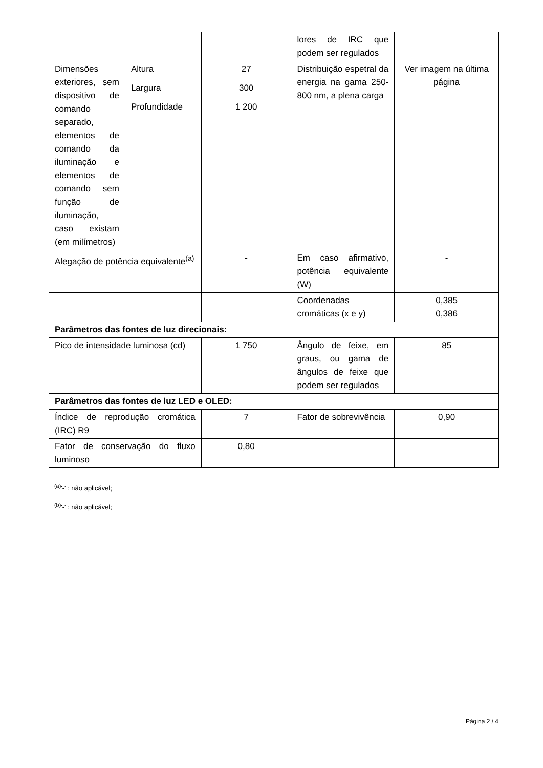| | | | lores de IRC que podem ser regulados | |
| Dimensões exteriores, sem dispositivo de comando separado, elementos de comando da iluminação e elementos de comando sem função de iluminação, caso existam (em milímetros) | Altura | 27 | Distribuição espetral da energia na gama 250-800 nm, a plena carga | Ver imagem na última página |
| | Largura | 300 | | |
| | Profundidade | 1 200 | | |
| Alegação de potência equivalente<sup>(a)</sup> | | - | Em caso afirmativo, potência equivalente (W) | - |
| | | | Coordenadas cromáticas (x e y) | 0,385 0,386 |
| Parâmetros das fontes de luz direcionais: | | | | |
| Pico de intensidade luminosa (cd) | | 1 750 | Ângulo de feixe, em graus, ou gama de ângulos de feixe que podem ser regulados | 85 |
| Parâmetros das fontes de luz LED e OLED: | | | | |
| Índice de reprodução cromática (IRC) R9 | | 7 | Fator de sobrevivência | 0,90 |
| Fator de conservação do fluxo luminoso | | 0,80 | | |
<sup>(a)</sup> '-' : não aplicável;
<sup>(b)</sup> '-' : não aplicável;
Página 2 / 4